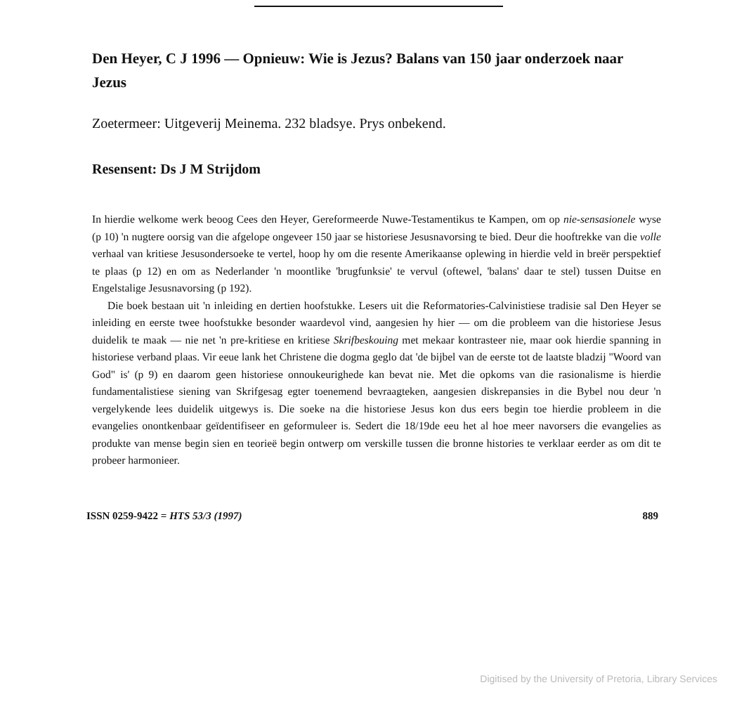Den Heyer, C J 1996 — Opnieuw: Wie is Jezus? Balans van 150 jaar onderzoek naar Jezus
Zoetermeer: Uitgeverij Meinema. 232 bladsye. Prys onbekend.
Resensent: Ds J M Strijdom
In hierdie welkome werk beoog Cees den Heyer, Gereformeerde Nuwe-Testamentikus te Kampen, om op nie-sensasionele wyse (p 10) 'n nugtere oorsig van die afgelope ongeveer 150 jaar se historiese Jesusnavorsing te bied. Deur die hooftrekke van die volle verhaal van kritiese Jesusondersoeke te vertel, hoop hy om die resente Amerikaanse oplewing in hierdie veld in breër perspektief te plaas (p 12) en om as Nederlander 'n moontlike 'brugfunksie' te vervul (oftewel, 'balans' daar te stel) tussen Duitse en Engelstalige Jesusnavorsing (p 192).
Die boek bestaan uit 'n inleiding en dertien hoofstukke. Lesers uit die Reformatories-Calvinistiese tradisie sal Den Heyer se inleiding en eerste twee hoofstukke besonder waardevol vind, aangesien hy hier — om die probleem van die historiese Jesus duidelik te maak — nie net 'n pre-kritiese en kritiese Skrifbeskouing met mekaar kontrasteer nie, maar ook hierdie spanning in historiese verband plaas. Vir eeue lank het Christene die dogma geglo dat 'de bijbel van de eerste tot de laatste bladzij "Woord van God" is' (p 9) en daarom geen historiese onnoukeurighede kan bevat nie. Met die opkoms van die rasionalisme is hierdie fundamentalistiese siening van Skrifgesag egter toenemend bevraagteken, aangesien diskrepansies in die Bybel nou deur 'n vergelykende lees duidelik uitgewys is. Die soeke na die historiese Jesus kon dus eers begin toe hierdie probleem in die evangelies onontkenbaar geïdentifiseer en geformuleer is. Sedert die 18/19de eeu het al hoe meer navorsers die evangelies as produkte van mense begin sien en teorieë begin ontwerp om verskille tussen die bronne histories te verklaar eerder as om dit te probeer harmonieer.
ISSN 0259-9422 = HTS 53/3 (1997) 889
Digitised by the University of Pretoria, Library Services